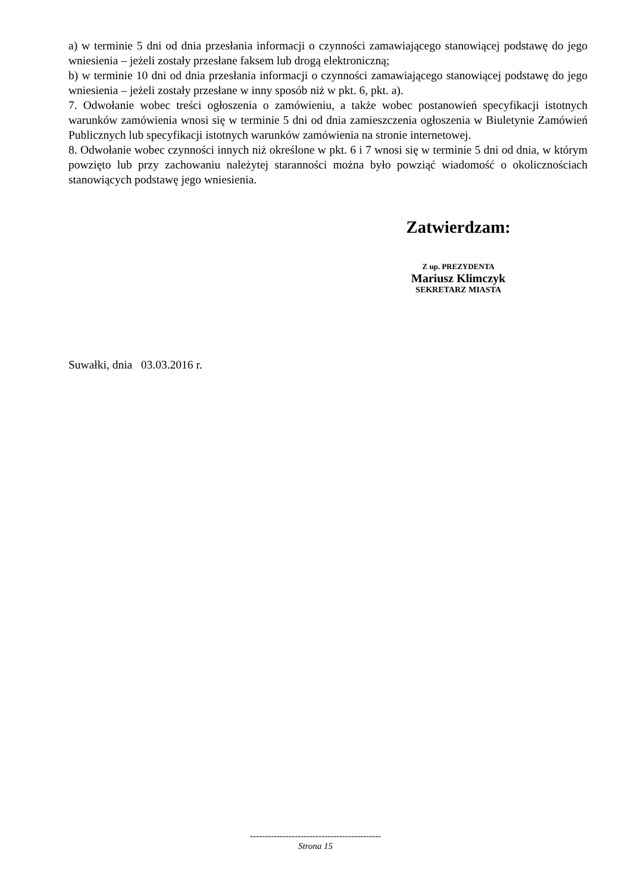a) w terminie 5 dni od dnia przesłania informacji o czynności zamawiającego stanowiącej podstawę do jego wniesienia – jeżeli zostały przesłane faksem lub drogą elektroniczną;
b) w terminie 10 dni od dnia przesłania informacji o czynności zamawiającego stanowiącej podstawę do jego wniesienia – jeżeli zostały przesłane w inny sposób niż w pkt. 6, pkt. a).
7. Odwołanie wobec treści ogłoszenia o zamówieniu, a także wobec postanowień specyfikacji istotnych warunków zamówienia wnosi się w terminie 5 dni od dnia zamieszczenia ogłoszenia w Biuletynie Zamówień Publicznych lub specyfikacji istotnych warunków zamówienia na stronie internetowej.
8. Odwołanie wobec czynności innych niż określone w pkt. 6 i 7 wnosi się w terminie 5 dni od dnia, w którym powzięto lub przy zachowaniu należytej staranności można było powziąć wiadomość o okolicznościach stanowiących podstawę jego wniesienia.
Zatwierdzam:
Z up. PREZYDENTA
Mariusz Klimczyk
SEKRETARZ MIASTA
Suwałki, dnia 03.03.2016 r.
--------------------------------------------
Strona 15